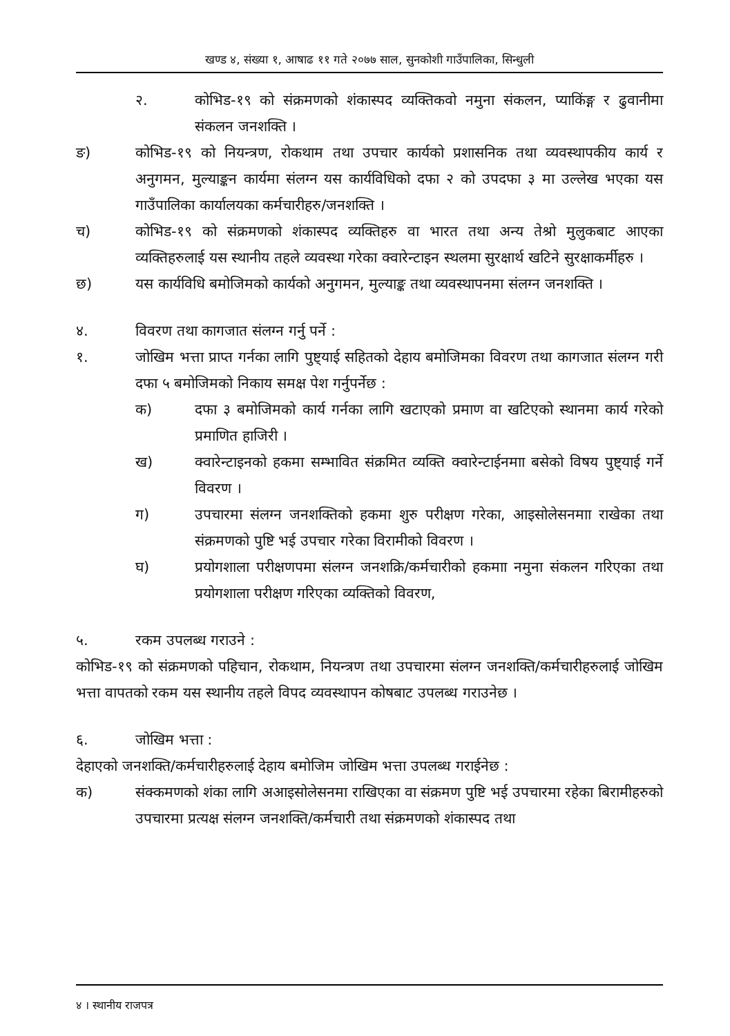खण्ड ४, संख्या १, आषाढ ११ गते २०७७ साल, सुनकोशी गाउँपालिका, सिन्धुली
२. कोभिड-१९ को संक्रमणको शंकास्पद व्यक्तिकवो नमुना संकलन, प्याकिंङ्ग र ढुवानीमा संकलन जनशक्ति ।
ङ) कोभिड-१९ को नियन्त्रण, रोकथाम तथा उपचार कार्यको प्रशासनिक तथा व्यवस्थापकीय कार्य र अनुगमन, मुल्याङ्कन कार्यमा संलग्न यस कार्यविधिको दफा २ को उपदफा ३ मा उल्लेख भएका यस गाउँपालिका कार्यालयका कर्मचारीहरु/जनशक्ति ।
च) कोभिड-१९ को संक्रमणको शंकास्पद व्यक्तिहरु वा भारत तथा अन्य तेश्रो मुलुकबाट आएका व्यक्तिहरुलाई यस स्थानीय तहले व्यवस्था गरेका क्वारेन्टाइन स्थलमा सुरक्षार्थ खटिने सुरक्षाकर्मीहरु ।
छ) यस कार्यविधि बमोजिमको कार्यको अनुगमन, मुल्याङ्क तथा व्यवस्थापनमा संलग्न जनशक्ति ।
४. विवरण तथा कागजात संलग्न गर्नु पर्ने :
१. जोखिम भत्ता प्राप्त गर्नका लागि पुष्ट्याई सहितको देहाय बमोजिमका विवरण तथा कागजात संलग्न गरी दफा ५ बमोजिमको निकाय समक्ष पेश गर्नुपर्नेछ :
क) दफा ३ बमोजिमको कार्य गर्नका लागि खटाएको प्रमाण वा खटिएको स्थानमा कार्य गरेको प्रमाणित हाजिरी ।
ख) क्वारेन्टाइनको हकमा सम्भावित संक्रमित व्यक्ति क्वारेन्टाईनमाा बसेको विषय पुष्ट्याई गर्ने विवरण ।
ग) उपचारमा संलग्न जनशक्तिको हकमा शुरु परीक्षण गरेका, आइसोलेसनमाा राखेका तथा संक्रमणको पुष्टि भई उपचार गरेका विरामीको विवरण ।
घ) प्रयोगशाला परीक्षणपमा संलग्न जनशक्रि/कर्मचारीको हकमाा नमुना संकलन गरिएका तथा प्रयोगशाला परीक्षण गरिएका व्यक्तिको विवरण,
५. रकम उपलब्ध गराउने :
कोभिड-१९ को संक्रमणको पहिचान, रोकथाम, नियन्त्रण तथा उपचारमा संलग्न जनशक्ति/कर्मचारीहरुलाई जोखिम भत्ता वापतको रकम यस स्थानीय तहले विपद व्यवस्थापन कोषबाट उपलब्ध गराउनेछ ।
६. जोखिम भत्ता :
देहाएको जनशक्ति/कर्मचारीहरुलाई देहाय बमोजिम जोखिम भत्ता उपलब्ध गराईनेछ :
क) संक्कमणको शंका लागि अआइसोलेसनमा राखिएका वा संक्रमण पुष्टि भई उपचारमा रहेका बिरामीहरुको उपचारमा प्रत्यक्ष संलग्न जनशक्ति/कर्मचारी तथा संक्रमणको शंकास्पद तथा
४ । स्थानीय राजपत्र